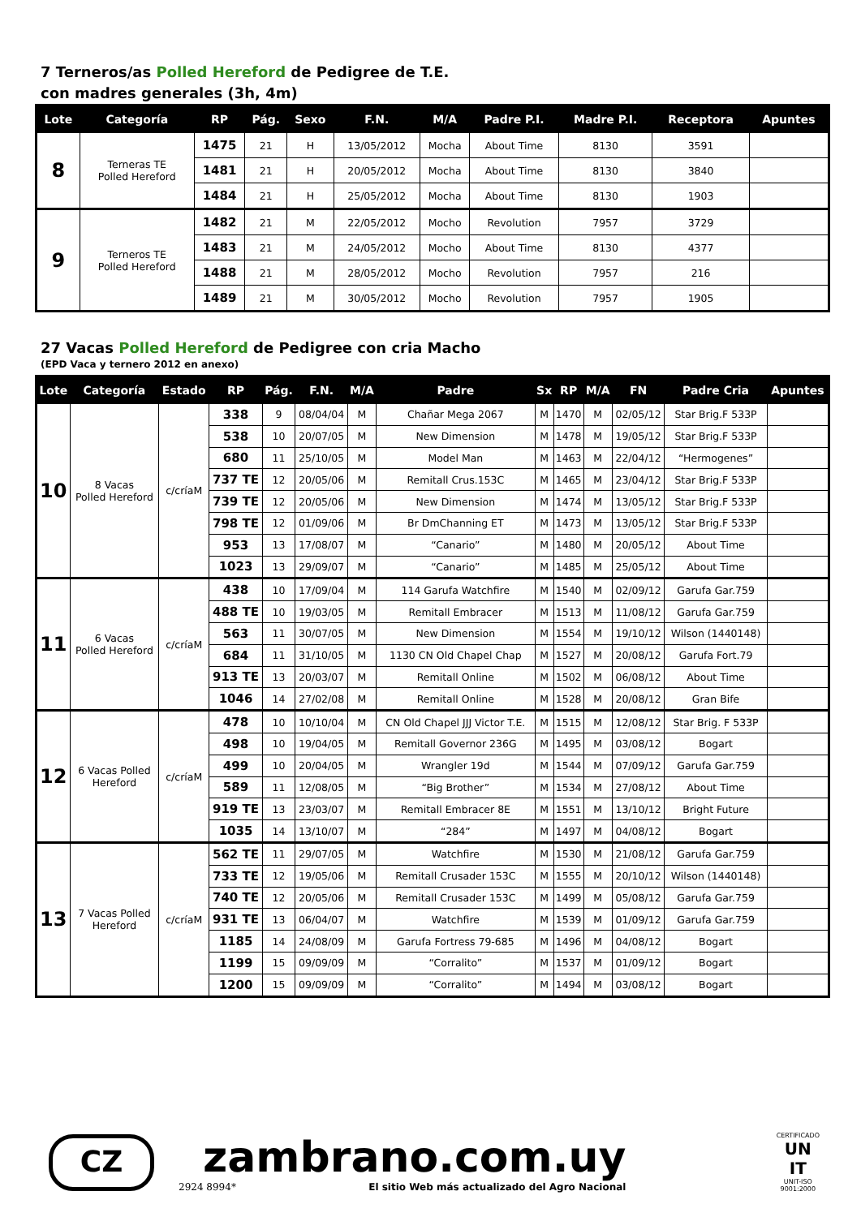7 Terneros/as Polled Hereford de Pedigree de T.E.
con madres generales (3h, 4m)
| Lote | Categoría | RP | Pág. | Sexo | F.N. | M/A | Padre P.I. | Madre P.I. | Receptora | Apuntes |
| --- | --- | --- | --- | --- | --- | --- | --- | --- | --- | --- |
| 8 | Terneras TE Polled Hereford | 1475 | 21 | H | 13/05/2012 | Mocha | About Time | 8130 | 3591 | |
| | | 1481 | 21 | H | 20/05/2012 | Mocha | About Time | 8130 | 3840 | |
| | | 1484 | 21 | H | 25/05/2012 | Mocha | About Time | 8130 | 1903 | |
| 9 | Terneros TE Polled Hereford | 1482 | 21 | M | 22/05/2012 | Mocho | Revolution | 7957 | 3729 | |
| | | 1483 | 21 | M | 24/05/2012 | Mocho | About Time | 8130 | 4377 | |
| | | 1488 | 21 | M | 28/05/2012 | Mocho | Revolution | 7957 | 216 | |
| | | 1489 | 21 | M | 30/05/2012 | Mocho | Revolution | 7957 | 1905 | |
27 Vacas Polled Hereford de Pedigree con cria Macho
(EPD Vaca y ternero 2012 en anexo)
| Lote | Categoría | Estado | RP | Pág. | F.N. | M/A | Padre | Sx | RP | M/A | FN | Padre Cria | Apuntes |
| --- | --- | --- | --- | --- | --- | --- | --- | --- | --- | --- | --- | --- | --- |
| 10 | 8 Vacas Polled Hereford | c/críaM | 338 | 9 | 08/04/04 | M | Chañar Mega 2067 | M | 1470 | M | 02/05/12 | Star Brig.F 533P | |
| | | | 538 | 10 | 20/07/05 | M | New Dimension | M | 1478 | M | 19/05/12 | Star Brig.F 533P | |
| | | | 680 | 11 | 25/10/05 | M | Model Man | M | 1463 | M | 22/04/12 | “Hermogenes” | |
| | | | 737 TE | 12 | 20/05/06 | M | Remitall Crus.153C | M | 1465 | M | 23/04/12 | Star Brig.F 533P | |
| | | | 739 TE | 12 | 20/05/06 | M | New Dimension | M | 1474 | M | 13/05/12 | Star Brig.F 533P | |
| | | | 798 TE | 12 | 01/09/06 | M | Br DmChanning ET | M | 1473 | M | 13/05/12 | Star Brig.F 533P | |
| | | | 953 | 13 | 17/08/07 | M | “Canario” | M | 1480 | M | 20/05/12 | About Time | |
| | | | 1023 | 13 | 29/09/07 | M | “Canario” | M | 1485 | M | 25/05/12 | About Time | |
| 11 | 6 Vacas Polled Hereford | c/críaM | 438 | 10 | 17/09/04 | M | 114 Garufa Watchfire | M | 1540 | M | 02/09/12 | Garufa Gar.759 | |
| | | | 488 TE | 10 | 19/03/05 | M | Remitall Embracer | M | 1513 | M | 11/08/12 | Garufa Gar.759 | |
| | | | 563 | 11 | 30/07/05 | M | New Dimension | M | 1554 | M | 19/10/12 | Wilson (1440148) | |
| | | | 684 | 11 | 31/10/05 | M | 1130 CN Old Chapel Chap | M | 1527 | M | 20/08/12 | Garufa Fort.79 | |
| | | | 913 TE | 13 | 20/03/07 | M | Remitall Online | M | 1502 | M | 06/08/12 | About Time | |
| | | | 1046 | 14 | 27/02/08 | M | Remitall Online | M | 1528 | M | 20/08/12 | Gran Bife | |
| 12 | 6 Vacas Polled Hereford | c/críaM | 478 | 10 | 10/10/04 | M | CN Old Chapel JJJ Victor T.E. | M | 1515 | M | 12/08/12 | Star Brig. F 533P | |
| | | | 498 | 10 | 19/04/05 | M | Remitall Governor 236G | M | 1495 | M | 03/08/12 | Bogart | |
| | | | 499 | 10 | 20/04/05 | M | Wrangler 19d | M | 1544 | M | 07/09/12 | Garufa Gar.759 | |
| | | | 589 | 11 | 12/08/05 | M | “Big Brother” | M | 1534 | M | 27/08/12 | About Time | |
| | | | 919 TE | 13 | 23/03/07 | M | Remitall Embracer 8E | M | 1551 | M | 13/10/12 | Bright Future | |
| | | | 1035 | 14 | 13/10/07 | M | “284” | M | 1497 | M | 04/08/12 | Bogart | |
| 13 | 7 Vacas Polled Hereford | c/críaM | 562 TE | 11 | 29/07/05 | M | Watchfire | M | 1530 | M | 21/08/12 | Garufa Gar.759 | |
| | | | 733 TE | 12 | 19/05/06 | M | Remitall Crusader 153C | M | 1555 | M | 20/10/12 | Wilson (1440148) | |
| | | | 740 TE | 12 | 20/05/06 | M | Remitall Crusader 153C | M | 1499 | M | 05/08/12 | Garufa Gar.759 | |
| | | | 931 TE | 13 | 06/04/07 | M | Watchfire | M | 1539 | M | 01/09/12 | Garufa Gar.759 | |
| | | | 1185 | 14 | 24/08/09 | M | Garufa Fortress 79-685 | M | 1496 | M | 04/08/12 | Bogart | |
| | | | 1199 | 15 | 09/09/09 | M | “Corralito” | M | 1537 | M | 01/09/12 | Bogart | |
| | | | 1200 | 15 | 09/09/09 | M | “Corralito” | M | 1494 | M | 03/08/12 | Bogart | |
CZ
zambrano.com.uy
2924 8994* El sitio Web más actualizado del Agro Nacional
CERTIFICADO
UN
IT
UNIT-ISO
9001:2000